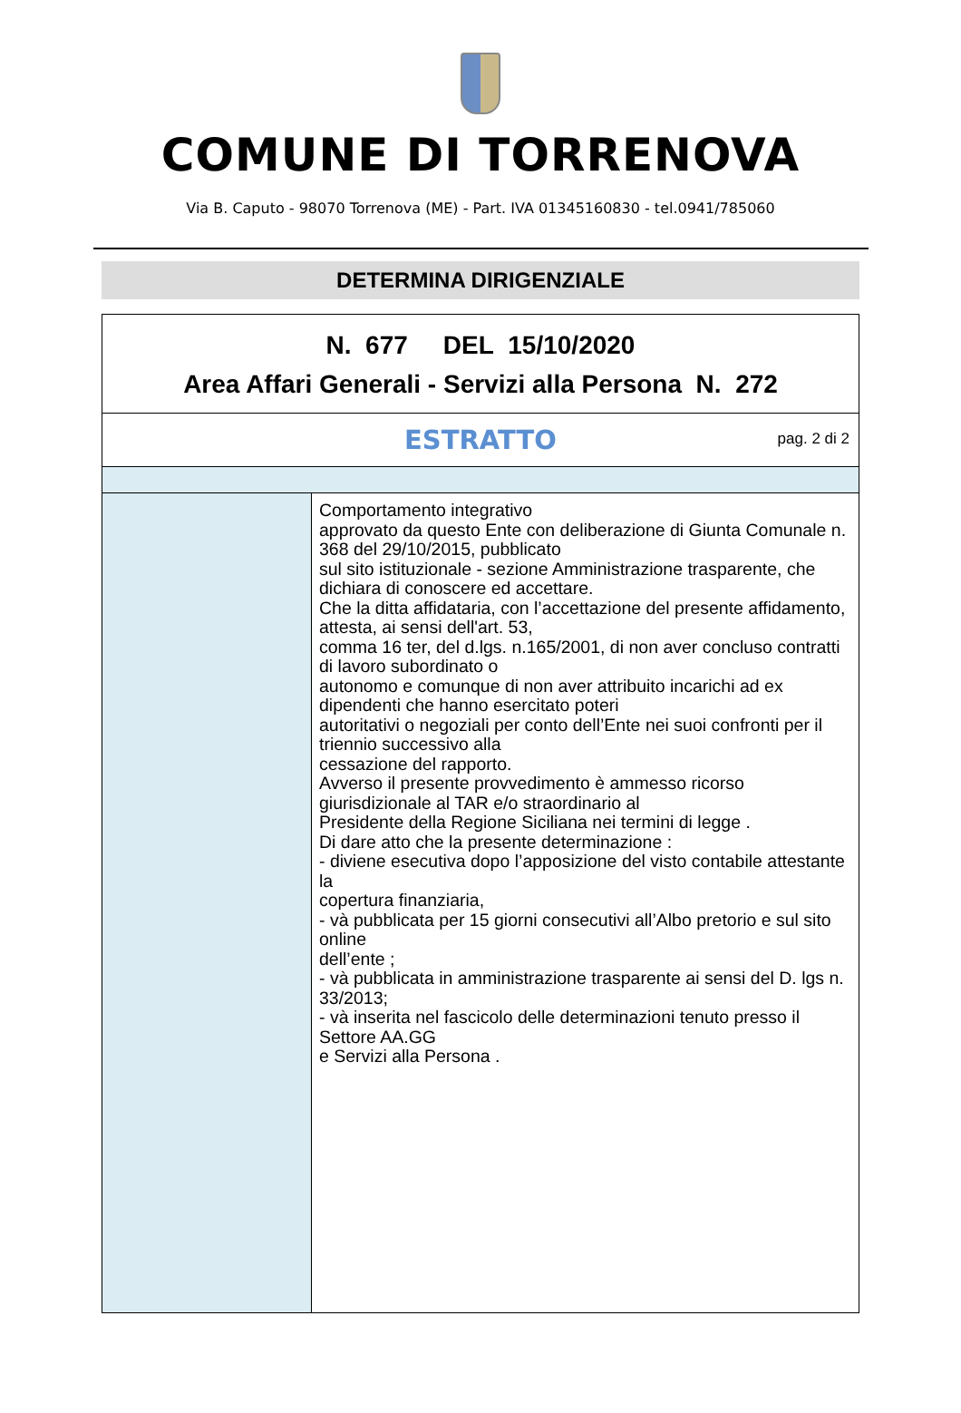COMUNE DI TORRENOVA
Via B. Caputo - 98070 Torrenova (ME) - Part. IVA 01345160830 - tel.0941/785060
DETERMINA DIRIGENZIALE
| N. 677 DEL 15/10/2020 Area Affari Generali - Servizi alla Persona N. 272 | |
| ESTRATTO pag. 2 di 2 | |
| | Comportamento integrativo approvato da questo Ente con deliberazione di Giunta Comunale n. 368 del 29/10/2015, pubblicato sul sito istituzionale - sezione Amministrazione trasparente, che dichiara di conoscere ed accettare. Che la ditta affidataria, con l’accettazione del presente affidamento, attesta, ai sensi dell'art. 53, comma 16 ter, del d.lgs. n.165/2001, di non aver concluso contratti di lavoro subordinato o autonomo e comunque di non aver attribuito incarichi ad ex dipendenti che hanno esercitato poteri autoritativi o negoziali per conto dell’Ente nei suoi confronti per il triennio successivo alla cessazione del rapporto. Avverso il presente provvedimento è ammesso ricorso giurisdizionale al TAR e/o straordinario al Presidente della Regione Siciliana nei termini di legge . Di dare atto che la presente determinazione : - diviene esecutiva dopo l’apposizione del visto contabile attestante la copertura finanziaria, - và pubblicata per 15 giorni consecutivi all’Albo pretorio e sul sito online dell’ente ; - và pubblicata in amministrazione trasparente ai sensi del D. lgs n. 33/2013; - và inserita nel fascicolo delle determinazioni tenuto presso il Settore AA.GG e Servizi alla Persona . |